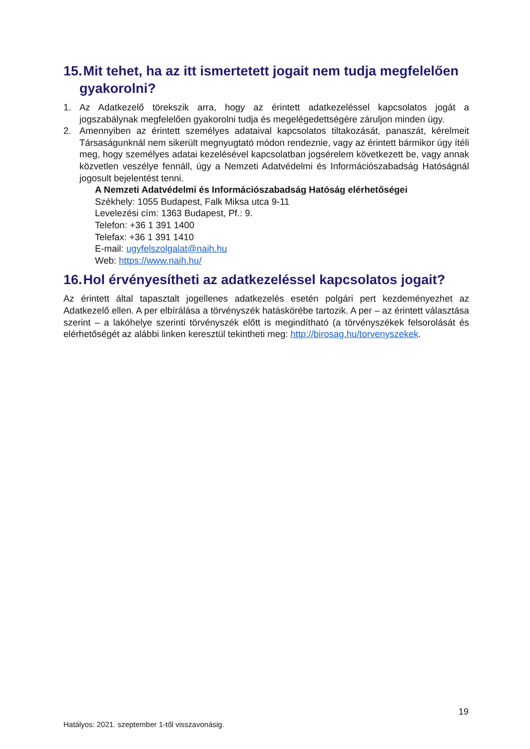15. Mit tehet, ha az itt ismertetett jogait nem tudja megfelelően gyakorolni?
1. Az Adatkezelő törekszik arra, hogy az érintett adatkezeléssel kapcsolatos jogát a jogszabálynak megfelelően gyakorolni tudja és megelégedettségére záruljon minden ügy.
2. Amennyiben az érintett személyes adataival kapcsolatos tiltakozását, panaszát, kérelmeit Társaságunknál nem sikerült megnyugtató módon rendeznie, vagy az érintett bármikor úgy ítéli meg, hogy személyes adatai kezelésével kapcsolatban jogsérelem következett be, vagy annak közvetlen veszélye fennáll, úgy a Nemzeti Adatvédelmi és Információszabadság Hatóságnál jogosult bejelentést tenni.
A Nemzeti Adatvédelmi és Információszabadság Hatóság elérhetőségei
Székhely: 1055 Budapest, Falk Miksa utca 9-11
Levelezési cím: 1363 Budapest, Pf.: 9.
Telefon: +36 1 391 1400
Telefax: +36 1 391 1410
E-mail: ugyfelszolgalat@naih.hu
Web: https://www.naih.hu/
16. Hol érvényesítheti az adatkezeléssel kapcsolatos jogait?
Az érintett által tapasztalt jogellenes adatkezelés esetén polgári pert kezdeményezhet az Adatkezelő ellen. A per elbírálása a törvényszék hatáskörébe tartozik. A per – az érintett választása szerint – a lakóhelye szerinti törvényszék előtt is megindítható (a törvényszékek felsorolását és elérhetőségét az alábbi linken keresztül tekintheti meg: http://birosag.hu/torvenyszekek.
19
Hatályos: 2021. szeptember 1-től visszavonásig.